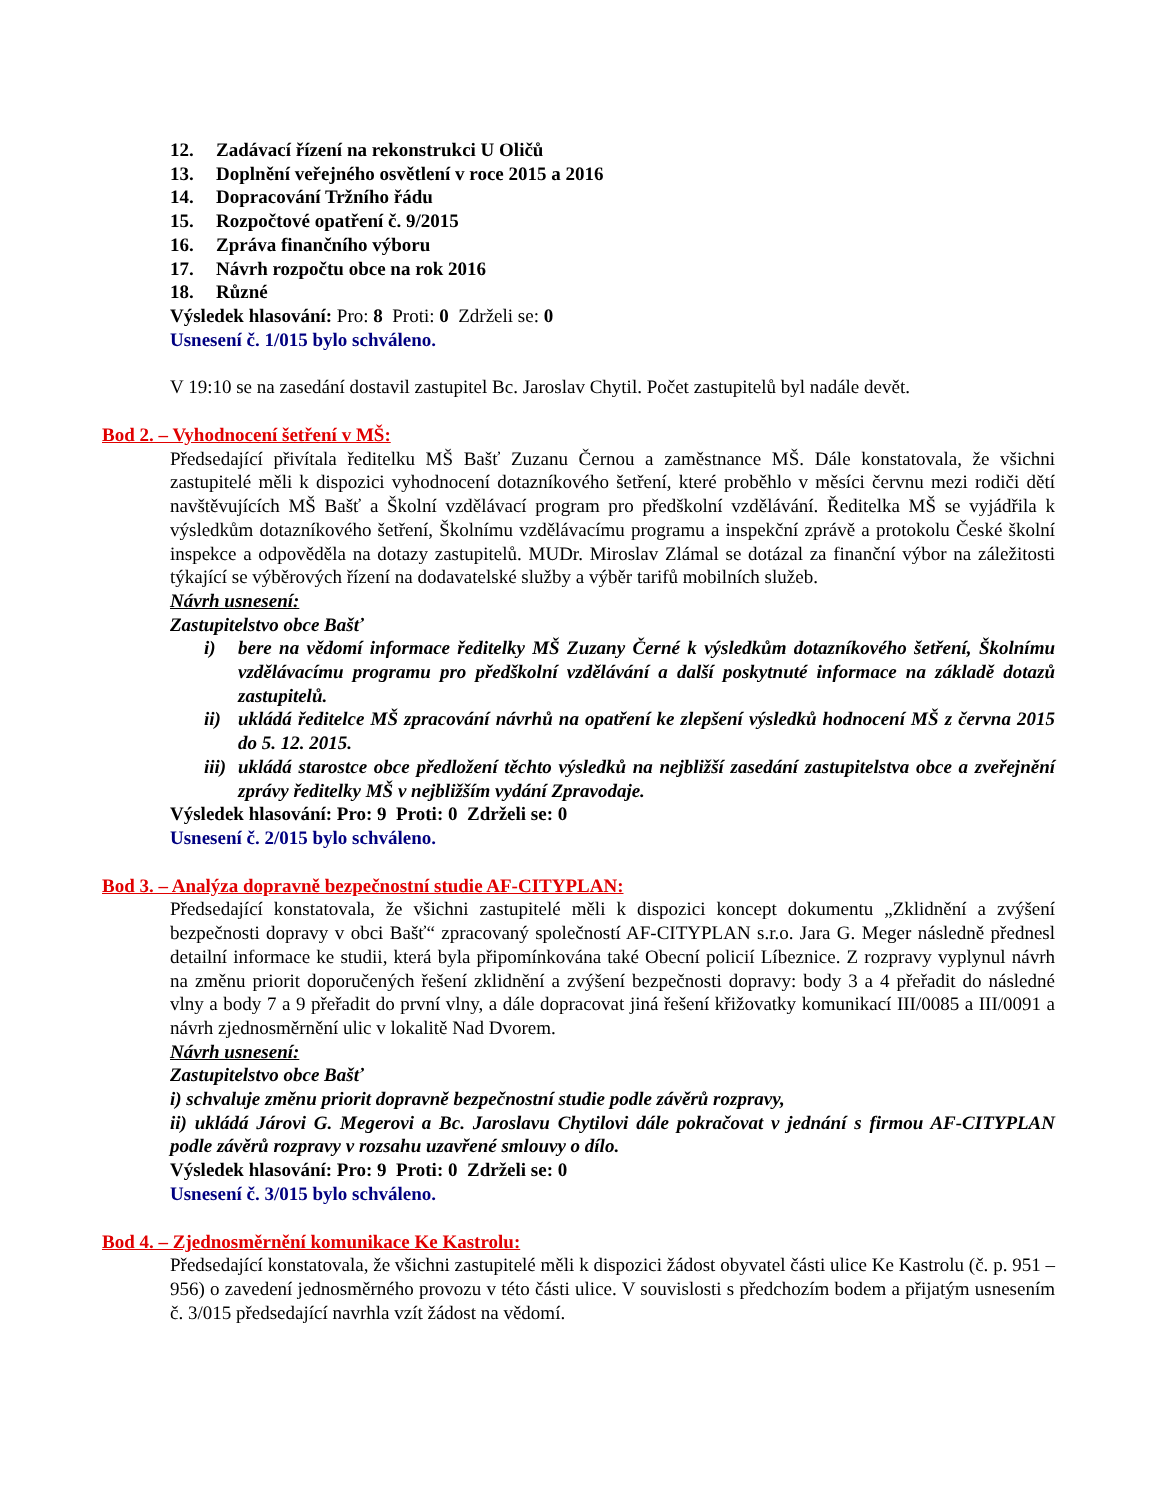12. Zadávací řízení na rekonstrukci U Oličů
13. Doplnění veřejného osvětlení v roce 2015 a 2016
14. Dopracování Tržního řádu
15. Rozpočtové opatření č. 9/2015
16. Zpráva finančního výboru
17. Návrh rozpočtu obce na rok 2016
18. Různé
Výsledek hlasování: Pro: 8 Proti: 0 Zdrželi se: 0
Usnesení č. 1/015 bylo schváleno.
V 19:10 se na zasedání dostavil zastupitel Bc. Jaroslav Chytil. Počet zastupitelů byl nadále devět.
Bod 2. – Vyhodnocení šetření v MŠ:
Předsedající přivítala ředitelku MŠ Bašť Zuzanu Černou a zaměstnance MŠ. Dále konstatovala, že všichni zastupitelé měli k dispozici vyhodnocení dotazníkového šetření, které proběhlo v měsíci červnu mezi rodiči dětí navštěvujících MŠ Bašť a Školní vzdělávací program pro předškolní vzdělávání. Ředitelka MŠ se vyjádřila k výsledkům dotazníkového šetření, Školnímu vzdělávacímu programu a inspekční zprávě a protokolu České školní inspekce a odpověděla na dotazy zastupitelů. MUDr. Miroslav Zlámal se dotázal za finanční výbor na záležitosti týkající se výběrových řízení na dodavatelské služby a výběr tarifů mobilních služeb.
Návrh usnesení:
Zastupitelstvo obce Bašť
i) bere na vědomí informace ředitelky MŠ Zuzany Černé k výsledkům dotazníkového šetření, Školnímu vzdělávacímu programu pro předškolní vzdělávání a další poskytnuté informace na základě dotazů zastupitelů.
ii) ukládá ředitelce MŠ zpracování návrhů na opatření ke zlepšení výsledků hodnocení MŠ z června 2015 do 5. 12. 2015.
iii) ukládá starostce obce předložení těchto výsledků na nejbližší zasedání zastupitelstva obce a zveřejnění zprávy ředitelky MŠ v nejbližším vydání Zpravodaje.
Výsledek hlasování: Pro: 9 Proti: 0 Zdrželi se: 0
Usnesení č. 2/015 bylo schváleno.
Bod 3. – Analýza dopravně bezpečnostní studie AF-CITYPLAN:
Předsedající konstatovala, že všichni zastupitelé měli k dispozici koncept dokumentu „Zklidnění a zvýšení bezpečnosti dopravy v obci Bašť“ zpracovaný společností AF-CITYPLAN s.r.o. Jara G. Meger následně přednesl detailní informace ke studii, která byla připomínkována také Obecní policií Líbeznice. Z rozpravy vyplynul návrh na změnu priorit doporučených řešení zklidnění a zvýšení bezpečnosti dopravy: body 3 a 4 přeřadit do následné vlny a body 7 a 9 přeřadit do první vlny, a dále dopracovat jiná řešení křižovatky komunikací III/0085 a III/0091 a návrh zjednosměrnění ulic v lokalitě Nad Dvorem.
Návrh usnesení:
Zastupitelstvo obce Bašť
i) schvaluje změnu priorit dopravně bezpečnostní studie podle závěrů rozpravy,
ii) ukládá Járovi G. Megerovi a Bc. Jaroslavu Chytilovi dále pokračovat v jednání s firmou AF-CITYPLAN podle závěrů rozpravy v rozsahu uzavřené smlouvy o dílo.
Výsledek hlasování: Pro: 9 Proti: 0 Zdrželi se: 0
Usnesení č. 3/015 bylo schváleno.
Bod 4. – Zjednosměrnění komunikace Ke Kastrolu:
Předsedající konstatovala, že všichni zastupitelé měli k dispozici žádost obyvatel části ulice Ke Kastrolu (č. p. 951 – 956) o zavedení jednosměrného provozu v této části ulice. V souvislosti s předchozím bodem a přijatým usnesením č. 3/015 předsedající navrhla vzít žádost na vědomí.